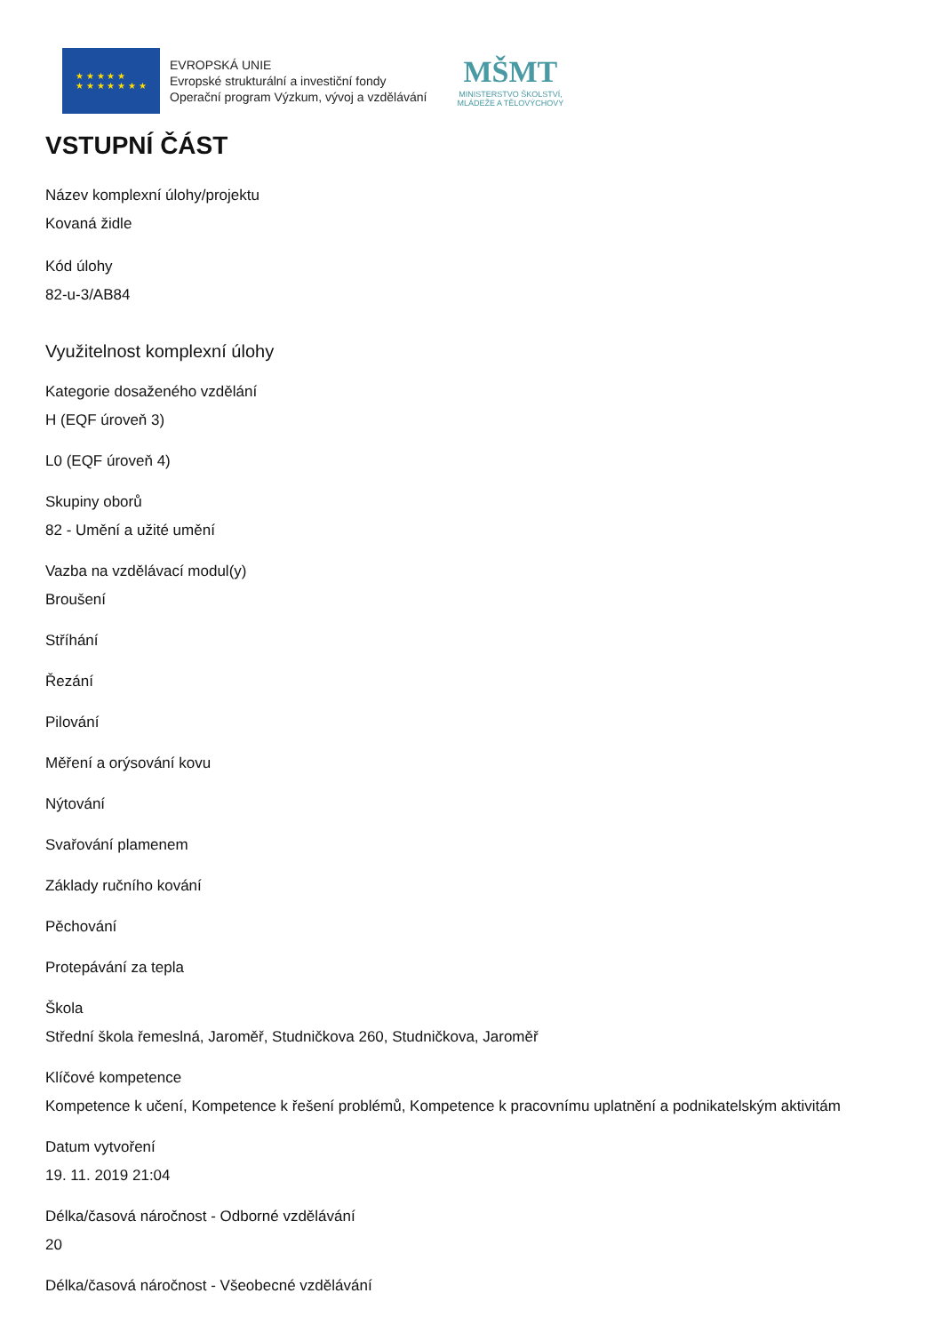★ ★ ★ ★ ★
★ ★ ★ ★ ★ ★ ★
EVROPSKÁ UNIE
Evropské strukturální a investiční fondy
Operační program Výzkum, vývoj a vzdělávání
MŠMT
MINISTERSTVO ŠKOLSTVÍ,
MLÁDEŽE A TĚLOVÝCHOVY
VSTUPNÍ ČÁST
Název komplexní úlohy/projektu
Kovaná židle
Kód úlohy
82-u-3/AB84
Využitelnost komplexní úlohy
Kategorie dosaženého vzdělání
H (EQF úroveň 3)
L0 (EQF úroveň 4)
Skupiny oborů
82 - Umění a užité umění
Vazba na vzdělávací modul(y)
Broušení
Stříhání
Řezání
Pilování
Měření a orýsování kovu
Nýtování
Svařování plamenem
Základy ručního kování
Pěchování
Protepávání za tepla
Škola
Střední škola řemeslná, Jaroměř, Studničkova 260, Studničkova, Jaroměř
Klíčové kompetence
Kompetence k učení, Kompetence k řešení problémů, Kompetence k pracovnímu uplatnění a podnikatelským aktivitám
Datum vytvoření
19. 11. 2019 21:04
Délka/časová náročnost - Odborné vzdělávání
20
Délka/časová náročnost - Všeobecné vzdělávání